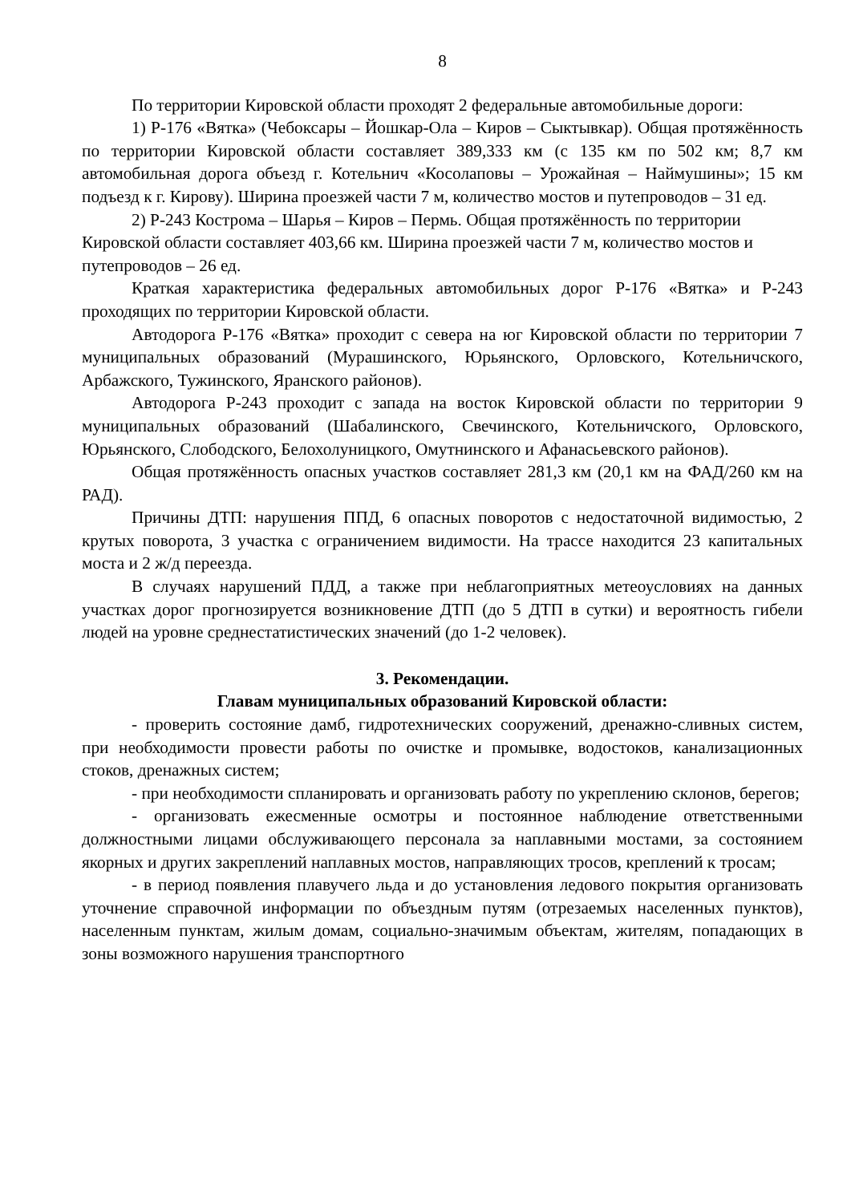8
По территории Кировской области проходят 2 федеральные автомобильные дороги:
1) Р-176 «Вятка» (Чебоксары – Йошкар-Ола – Киров – Сыктывкар). Общая протяжённость по территории Кировской области составляет 389,333 км (с 135 км по 502 км; 8,7 км автомобильная дорога объезд г. Котельнич «Косолаповы – Урожайная – Наймушины»; 15 км подъезд к г. Кирову). Ширина проезжей части 7 м, количество мостов и путепроводов – 31 ед.
2) Р-243 Кострома – Шарья – Киров – Пермь. Общая протяжённость по территории Кировской области составляет 403,66 км. Ширина проезжей части 7 м, количество мостов и путепроводов – 26 ед.
Краткая характеристика федеральных автомобильных дорог Р-176 «Вятка» и Р-243 проходящих по территории Кировской области.
Автодорога Р-176 «Вятка» проходит с севера на юг Кировской области по территории 7 муниципальных образований (Мурашинского, Юрьянского, Орловского, Котельничского, Арбажского, Тужинского, Яранского районов).
Автодорога Р-243 проходит с запада на восток Кировской области по территории 9 муниципальных образований (Шабалинского, Свечинского, Котельничского, Орловского, Юрьянского, Слободского, Белохолуницкого, Омутнинского и Афанасьевского районов).
Общая протяжённость опасных участков составляет 281,3 км (20,1 км на ФАД/260 км на РАД).
Причины ДТП: нарушения ППД, 6 опасных поворотов с недостаточной видимостью, 2 крутых поворота, 3 участка с ограничением видимости. На трассе находится 23 капитальных моста и 2 ж/д переезда.
В случаях нарушений ПДД, а также при неблагоприятных метеоусловиях на данных участках дорог прогнозируется возникновение ДТП (до 5 ДТП в сутки) и вероятность гибели людей на уровне среднестатистических значений (до 1-2 человек).
3. Рекомендации.
Главам муниципальных образований Кировской области:
- проверить состояние дамб, гидротехнических сооружений, дренажно-сливных систем, при необходимости провести работы по очистке и промывке, водостоков, канализационных стоков, дренажных систем;
- при необходимости спланировать и организовать работу по укреплению склонов, берегов;
- организовать ежесменные осмотры и постоянное наблюдение ответственными должностными лицами обслуживающего персонала за наплавными мостами, за состоянием якорных и других закреплений наплавных мостов, направляющих тросов, креплений к тросам;
- в период появления плавучего льда и до установления ледового покрытия организовать уточнение справочной информации по объездным путям (отрезаемых населенных пунктов), населенным пунктам, жилым домам, социально-значимым объектам, жителям, попадающих в зоны возможного нарушения транспортного